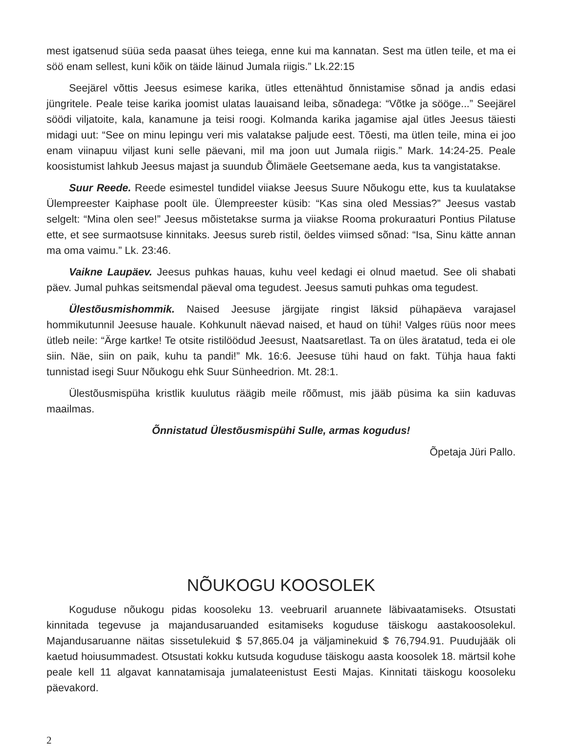mest igatsenud süüa seda paasat ühes teiega, enne kui ma kannatan. Sest ma ütlen teile, et ma ei söö enam sellest, kuni kõik on täide läinud Jumala riigis.” Lk.22:15
Seejärel võttis Jeesus esimese karika, ütles ettenähtud õnnistamise sõnad ja andis edasi jüngritele. Peale teise karika joomist ulatas lauaisand leiba, sõnadega: “Võtke ja sööge...” Seejärel söödi viljatoite, kala, kanamune ja teisi roogi. Kolmanda karika jagamise ajal ütles Jeesus täiesti midagi uut: “See on minu lepingu veri mis valatakse paljude eest. Tõesti, ma ütlen teile, mina ei joo enam viinapuu viljast kuni selle päevani, mil ma joon uut Jumala riigis.” Mark. 14:24-25. Peale koosistumist lahkub Jeesus majast ja suundub Õlimäele Geetsemane aeda, kus ta vangistatakse.
Suur Reede. Reede esimestel tundidel viiakse Jeesus Suure Nõukogu ette, kus ta kuulatakse Ülempreester Kaiphase poolt üle. Ülempreester küsib: “Kas sina oled Messias?” Jeesus vastab selgelt: “Mina olen see!” Jeesus mõistetakse surma ja viiakse Rooma prokuraaturi Pontius Pilatuse ette, et see surmaotsuse kinnitaks. Jeesus sureb ristil, öeldes viimsed sõnad: “Isa, Sinu kätte annan ma oma vaimu.” Lk. 23:46.
Vaikne Laupäev. Jeesus puhkas hauas, kuhu veel kedagi ei olnud maetud. See oli shabati päev. Jumal puhkas seitsmendal päeval oma tegudest. Jeesus samuti puhkas oma tegudest.
Ülestõusmishommik. Naised Jeesuse järgijate ringist läksid pühapäeva varajasel hommikutunnil Jeesuse hauale. Kohkunult näevad naised, et haud on tühi! Valges rüüs noor mees ütleb neile: “Ärge kartke! Te otsite ristilöödud Jeesust, Naatsaretlast. Ta on üles äratatud, teda ei ole siin. Näe, siin on paik, kuhu ta pandi!” Mk. 16:6. Jeesuse tühi haud on fakt. Tühja haua fakti tunnistad isegi Suur Nõukogu ehk Suur Sünheedrion. Mt. 28:1.
Ülestõusmispüha kristlik kuulutus räägib meile rõõmust, mis jääb püsima ka siin kaduvas maailmas.
Õnnistatud Ülestõusmispühi Sulle, armas kogudus!
Õpetaja Jüri Pallo.
NÕUKOGU KOOSOLEK
Koguduse nõukogu pidas koosoleku 13. veebruaril aruannete läbivaatamiseks. Otsustati kinnitada tegevuse ja majandusaruanded esitamiseks koguduse täiskogu aastakoosolekul. Majandusaruanne näitas sissetulekuid $ 57,865.04 ja väljaminekuid $ 76,794.91. Puudujääk oli kaetud hoiusummadest. Otsustati kokku kutsuda koguduse täiskogu aasta koosolek 18. märtsil kohe peale kell 11 algavat kannatamisaja jumalateenistust Eesti Majas. Kinnitati täiskogu koosoleku päevakord.
2